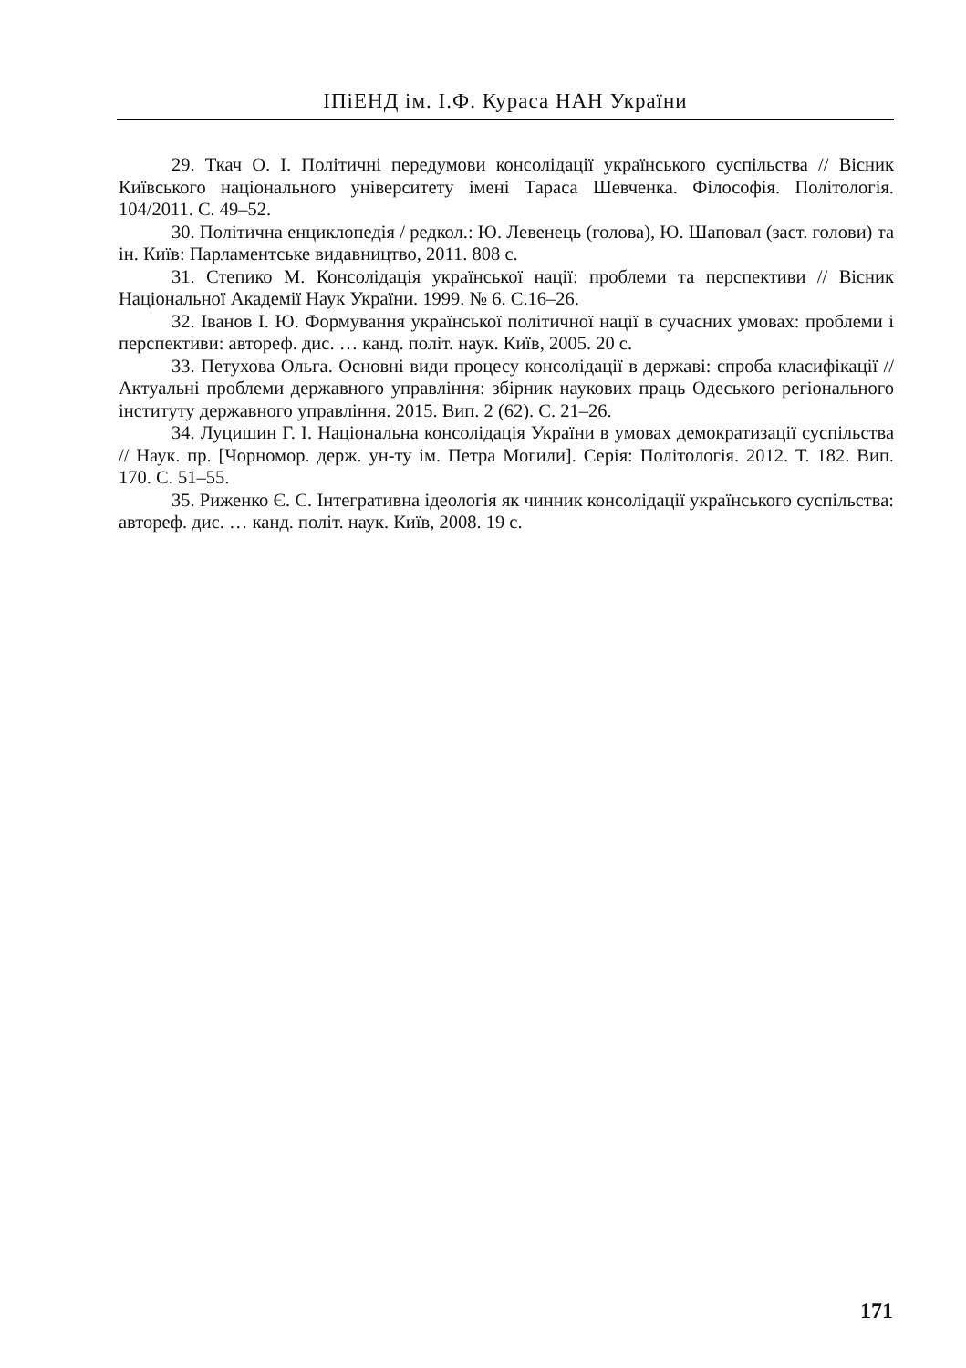ІПіЕНД ім. І.Ф. Кураса НАН України
29. Ткач О. І. Політичні передумови консолідації українського суспільства // Вісник Київського національного університету імені Тараса Шевченка. Філософія. Політологія. 104/2011. С. 49–52.
30. Політична енциклопедія / редкол.: Ю. Левенець (голова), Ю. Шаповал (заст. голови) та ін. Київ: Парламентське видавництво, 2011. 808 с.
31. Степико М. Консолідація української нації: проблеми та перспективи // Вісник Національної Академії Наук України. 1999. № 6. С.16–26.
32. Іванов І. Ю. Формування української політичної нації в сучасних умовах: проблеми і перспективи: автореф. дис. … канд. політ. наук. Київ, 2005. 20 с.
33. Петухова Ольга. Основні види процесу консолідації в державі: спроба класифікації // Актуальні проблеми державного управління: збірник наукових праць Одеського регіонального інституту державного управління. 2015. Вип. 2 (62). С. 21–26.
34. Луцишин Г. І. Національна консолідація України в умовах демократизації суспільства // Наук. пр. [Чорномор. держ. ун-ту ім. Петра Могили]. Серія: Політологія. 2012. Т. 182. Вип. 170. С. 51–55.
35. Риженко Є. С. Інтегративна ідеологія як чинник консолідації українського суспільства: автореф. дис. … канд. політ. наук. Київ, 2008. 19 с.
171